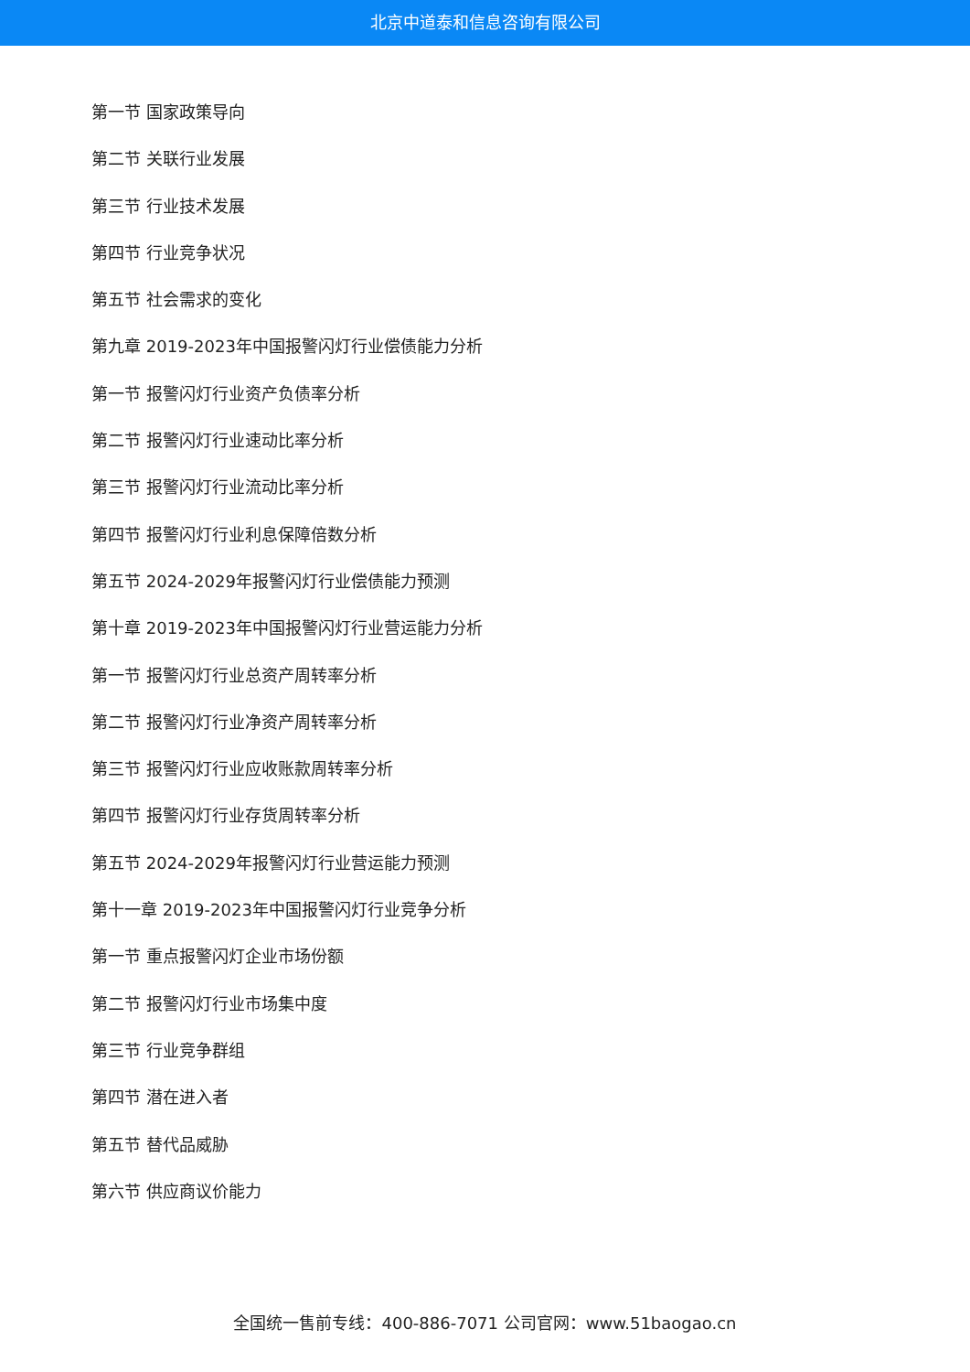北京中道泰和信息咨询有限公司
第一节 国家政策导向
第二节 关联行业发展
第三节 行业技术发展
第四节 行业竞争状况
第五节 社会需求的变化
第九章 2019-2023年中国报警闪灯行业偿债能力分析
第一节 报警闪灯行业资产负债率分析
第二节 报警闪灯行业速动比率分析
第三节 报警闪灯行业流动比率分析
第四节 报警闪灯行业利息保障倍数分析
第五节 2024-2029年报警闪灯行业偿债能力预测
第十章 2019-2023年中国报警闪灯行业营运能力分析
第一节 报警闪灯行业总资产周转率分析
第二节 报警闪灯行业净资产周转率分析
第三节 报警闪灯行业应收账款周转率分析
第四节 报警闪灯行业存货周转率分析
第五节 2024-2029年报警闪灯行业营运能力预测
第十一章 2019-2023年中国报警闪灯行业竞争分析
第一节 重点报警闪灯企业市场份额
第二节 报警闪灯行业市场集中度
第三节 行业竞争群组
第四节 潜在进入者
第五节 替代品威胁
第六节 供应商议价能力
全国统一售前专线：400-886-7071 公司官网：www.51baogao.cn